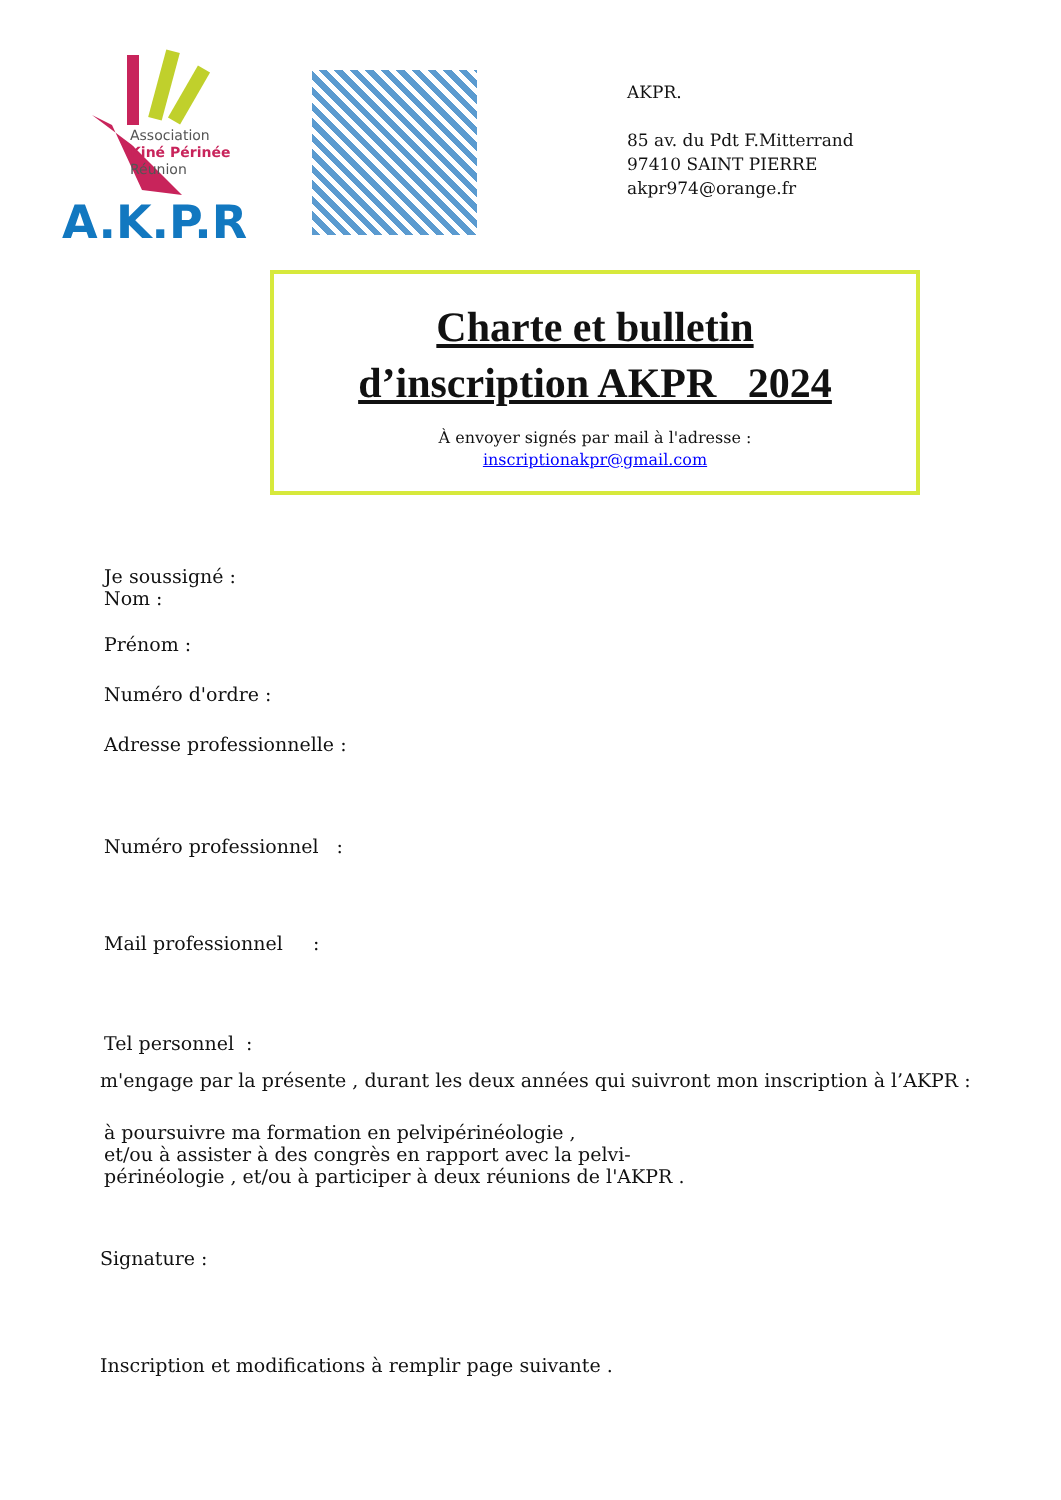Association
Kiné Périnée
Réunion
A.K.P.R
AKPR.
85 av. du Pdt F.Mitterrand
97410 SAINT PIERRE
akpr974@orange.fr
Charte et bulletin
d’inscription AKPR 2024
À envoyer signés par mail à l'adresse :
inscriptionakpr@gmail.com
Je soussigné :
Nom :
Prénom :
Numéro d'ordre :
Adresse professionnelle :
Numéro professionnel :
Mail professionnel :
Tel personnel :
m'engage par la présente , durant les deux années qui suivront mon inscription à l’AKPR :
à poursuivre ma formation en pelvipérinéologie ,
et/ou à assister à des congrès en rapport avec la pelvi-
périnéologie , et/ou à participer à deux réunions de l'AKPR .
Signature :
Inscription et modifications à remplir page suivante .